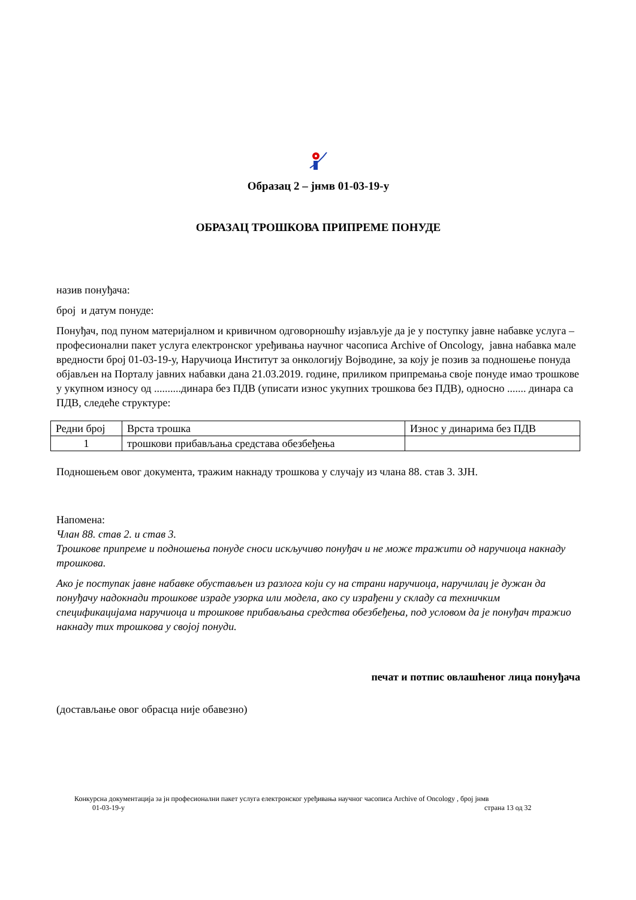Образац 2 – јнмв 01-03-19-у
ОБРАЗАЦ ТРОШКОВА ПРИПРЕМЕ ПОНУДЕ
назив понуђача:
број и датум понуде:
Понуђач, под пуном материјалном и кривичном одговорношћу изјављује да је у поступку јавне набавке услуга – професионални пакет услуга електронског уређивања научног часописа Archive of Oncology, јавна набавка мале вредности број 01-03-19-у, Наручиоца Институт за онкологију Војводине, за коју је позив за подношење понуда објављен на Порталу јавних набавки дана 21.03.2019. године, приликом припремања своје понуде имао трошкове у укупном износу од ..........динара без ПДВ (уписати износ укупних трошкова без ПДВ), односно ....... динара са ПДВ, следеће структуре:
| Редни број | Врста трошка | Износ у динарима без ПДВ |
| 1 | трошкови прибављања средстава обезбеђења | |
Подношењем овог документа, тражим накнаду трошкова у случају из члана 88. став 3. ЗЈН.
Напомена:
Члан 88. став 2. и став 3.
Трошкове припреме и подношења понуде сноси искључиво понуђач и не може тражити од наручиоца накнаду трошкова.
Ако је поступак јавне набавке обустављен из разлога који су на страни наручиоца, наручилац је дужан да понуђачу надокнади трошкове израде узорка или модела, ако су израђени у складу са техничким спецификацијама наручиоца и трошкове прибављања средства обезбеђења, под условом да је понуђач тражио накнаду тих трошкова у својој понуди.
печат и потпис овлашћеног лица понуђача
(достављање овог обрасца није обавезно)
Конкурсна документација за јн професионални пакет услуга електронског уређивања научног часописа Archive of Oncology , број јнмв
01-03-19-у страна 13 од 32